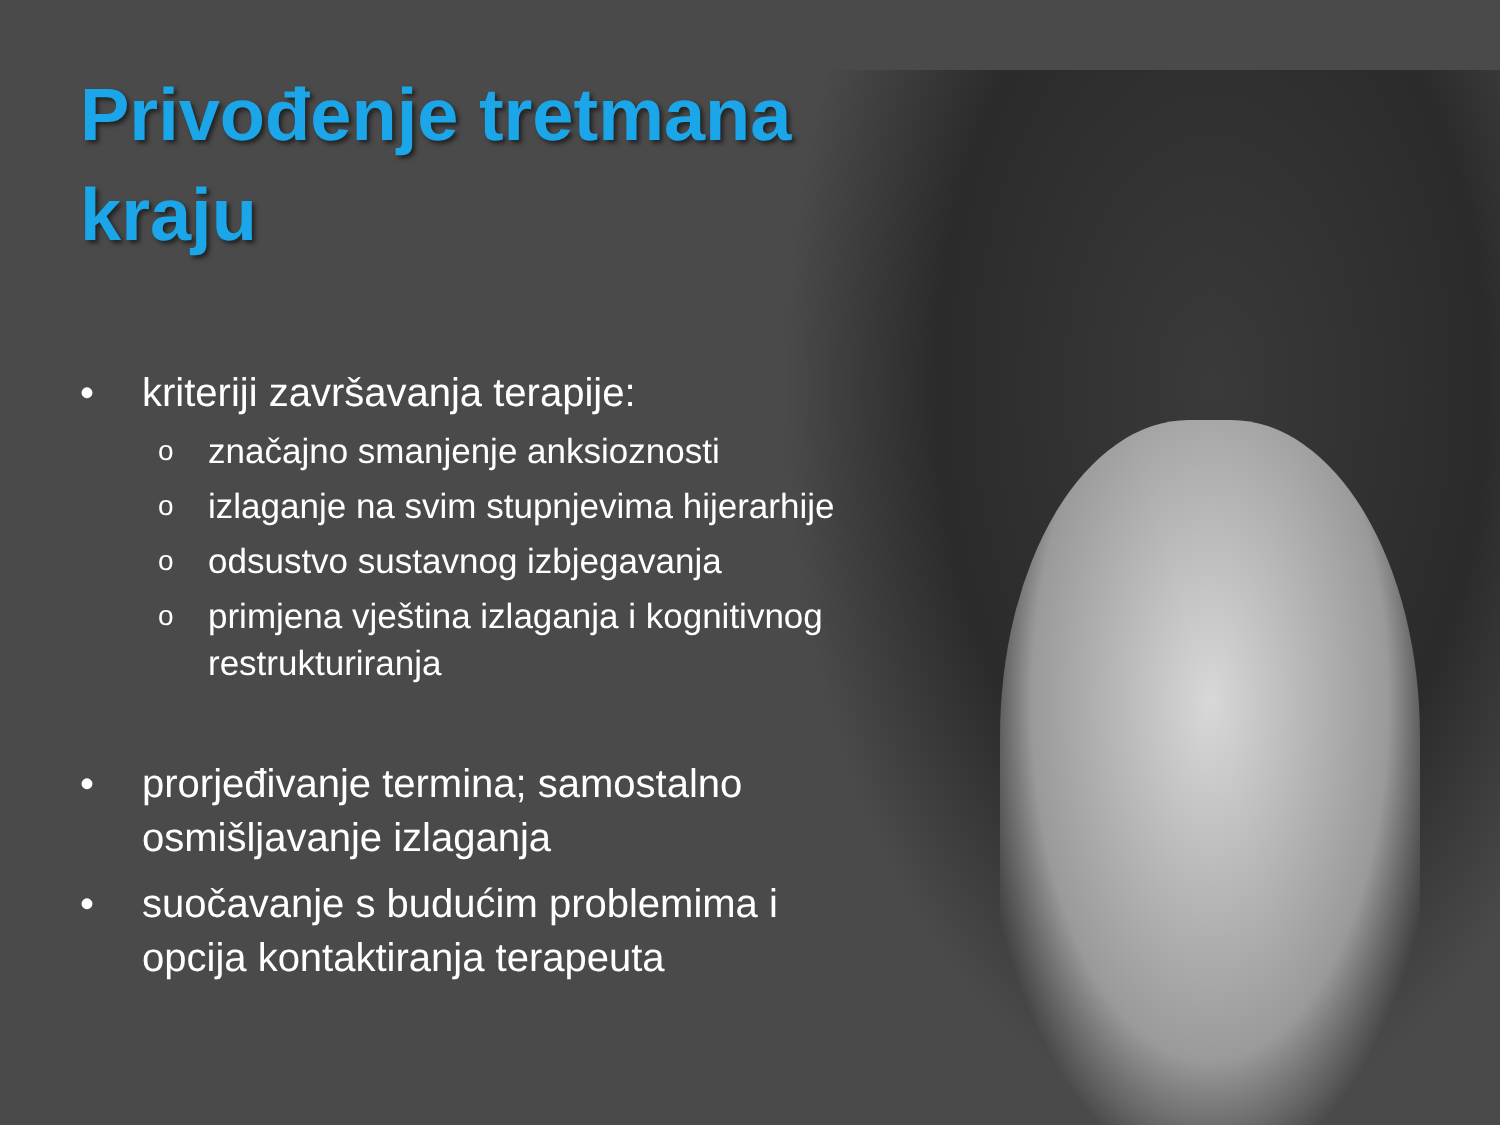Privođenje tretmana kraju
• kriteriji završavanja terapije:
označajno smanjenje anksioznosti
oizlaganje na svim stupnjevima hijerarhije
oodsustvo sustavnog izbjegavanja
oprimjena vještina izlaganja i kognitivnog restrukturiranja
• prorjeđivanje termina; samostalno osmišljavanje izlaganja
• suočavanje s budućim problemima i opcija kontaktiranja terapeuta